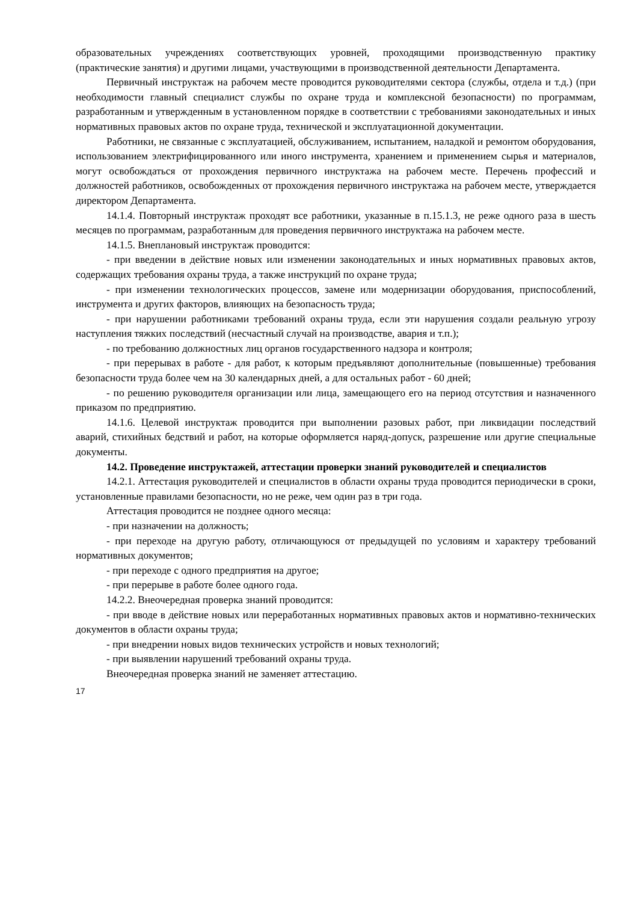образовательных учреждениях соответствующих уровней, проходящими производственную практику (практические занятия) и другими лицами, участвующими в производственной деятельности Департамента.
Первичный инструктаж на рабочем месте проводится руководителями сектора (службы, отдела и т.д.) (при необходимости главный специалист службы по охране труда и комплексной безопасности) по программам, разработанным и утвержденным в установленном порядке в соответствии с требованиями законодательных и иных нормативных правовых актов по охране труда, технической и эксплуатационной документации.
Работники, не связанные с эксплуатацией, обслуживанием, испытанием, наладкой и ремонтом оборудования, использованием электрифицированного или иного инструмента, хранением и применением сырья и материалов, могут освобождаться от прохождения первичного инструктажа на рабочем месте. Перечень профессий и должностей работников, освобожденных от прохождения первичного инструктажа на рабочем месте, утверждается директором Департамента.
14.1.4. Повторный инструктаж проходят все работники, указанные в п.15.1.3, не реже одного раза в шесть месяцев по программам, разработанным для проведения первичного инструктажа на рабочем месте.
14.1.5. Внеплановый инструктаж проводится:
- при введении в действие новых или изменении законодательных и иных нормативных правовых актов, содержащих требования охраны труда, а также инструкций по охране труда;
- при изменении технологических процессов, замене или модернизации оборудования, приспособлений, инструмента и других факторов, влияющих на безопасность труда;
- при нарушении работниками требований охраны труда, если эти нарушения создали реальную угрозу наступления тяжких последствий (несчастный случай на производстве, авария и т.п.);
- по требованию должностных лиц органов государственного надзора и контроля;
- при перерывах в работе - для работ, к которым предъявляют дополнительные (повышенные) требования безопасности труда более чем на 30 календарных дней, а для остальных работ - 60 дней;
- по решению руководителя организации или лица, замещающего его на период отсутствия и назначенного приказом по предприятию.
14.1.6. Целевой инструктаж проводится при выполнении разовых работ, при ликвидации последствий аварий, стихийных бедствий и работ, на которые оформляется наряд-допуск, разрешение или другие специальные документы.
14.2. Проведение инструктажей, аттестации проверки знаний руководителей и специалистов
14.2.1. Аттестация руководителей и специалистов в области охраны труда проводится периодически в сроки, установленные правилами безопасности, но не реже, чем один раз в три года.
Аттестация проводится не позднее одного месяца:
- при назначении на должность;
- при переходе на другую работу, отличающуюся от предыдущей по условиям и характеру требований нормативных документов;
- при переходе с одного предприятия на другое;
- при перерыве в работе более одного года.
14.2.2. Внеочередная проверка знаний проводится:
- при вводе в действие новых или переработанных нормативных правовых актов и нормативно-технических документов в области охраны труда;
- при внедрении новых видов технических устройств и новых технологий;
- при выявлении нарушений требований охраны труда.
Внеочередная проверка знаний не заменяет аттестацию.
17